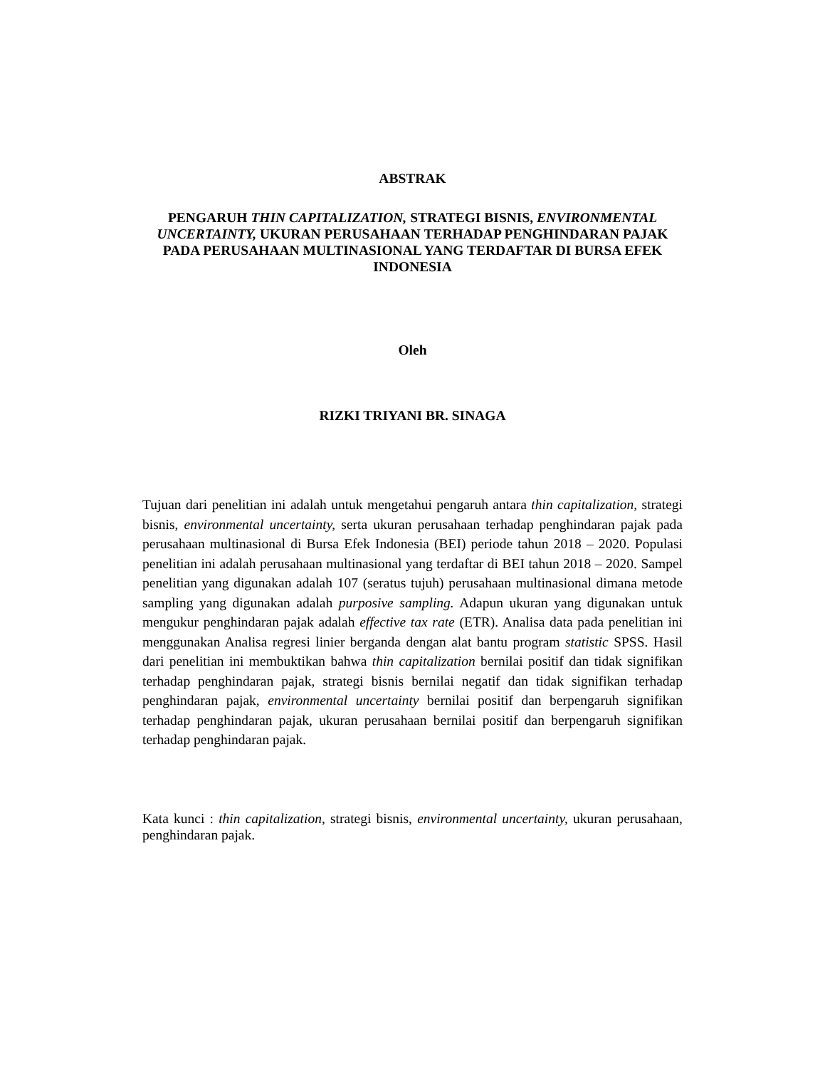ABSTRAK
PENGARUH THIN CAPITALIZATION, STRATEGI BISNIS, ENVIRONMENTAL UNCERTAINTY, UKURAN PERUSAHAAN TERHADAP PENGHINDARAN PAJAK PADA PERUSAHAAN MULTINASIONAL YANG TERDAFTAR DI BURSA EFEK INDONESIA
Oleh
RIZKI TRIYANI BR. SINAGA
Tujuan dari penelitian ini adalah untuk mengetahui pengaruh antara thin capitalization, strategi bisnis, environmental uncertainty, serta ukuran perusahaan terhadap penghindaran pajak pada perusahaan multinasional di Bursa Efek Indonesia (BEI) periode tahun 2018 – 2020. Populasi penelitian ini adalah perusahaan multinasional yang terdaftar di BEI tahun 2018 – 2020. Sampel penelitian yang digunakan adalah 107 (seratus tujuh) perusahaan multinasional dimana metode sampling yang digunakan adalah purposive sampling. Adapun ukuran yang digunakan untuk mengukur penghindaran pajak adalah effective tax rate (ETR). Analisa data pada penelitian ini menggunakan Analisa regresi linier berganda dengan alat bantu program statistic SPSS. Hasil dari penelitian ini membuktikan bahwa thin capitalization bernilai positif dan tidak signifikan terhadap penghindaran pajak, strategi bisnis bernilai negatif dan tidak signifikan terhadap penghindaran pajak, environmental uncertainty bernilai positif dan berpengaruh signifikan terhadap penghindaran pajak, ukuran perusahaan bernilai positif dan berpengaruh signifikan terhadap penghindaran pajak.
Kata kunci : thin capitalization, strategi bisnis, environmental uncertainty, ukuran perusahaan, penghindaran pajak.